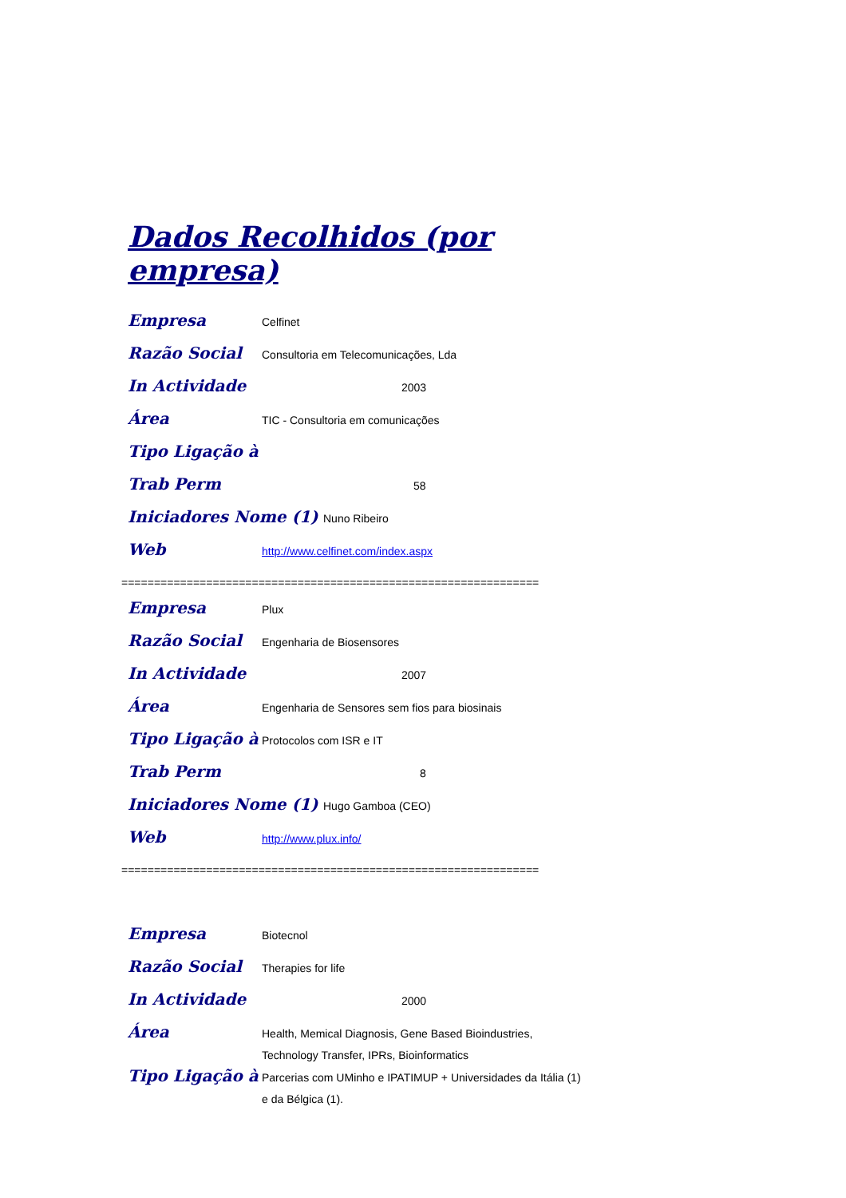Dados Recolhidos (por empresa)
Empresa
Celfinet
Razão Social
Consultoria em Telecomunicações, Lda
In Actividade
2003
Área
TIC - Consultoria em comunicações
Tipo Ligação à
Trab Perm
58
Iniciadores Nome (1)
Nuno Ribeiro
Web
http://www.celfinet.com/index.aspx
================================================================
Empresa
Plux
Razão Social
Engenharia de Biosensores
In Actividade
2007
Área
Engenharia de Sensores sem fios para biosinais
Tipo Ligação à
Protocolos com ISR e IT
Trab Perm
8
Iniciadores Nome (1)
Hugo Gamboa (CEO)
Web
http://www.plux.info/
================================================================
Empresa
Biotecnol
Razão Social
Therapies for life
In Actividade
2000
Área
Health, Memical Diagnosis, Gene Based Bioindustries, Technology Transfer, IPRs, Bioinformatics
Tipo Ligação à
Parcerias com UMinho e IPATIMUP + Universidades da Itália (1) e da Bélgica (1).